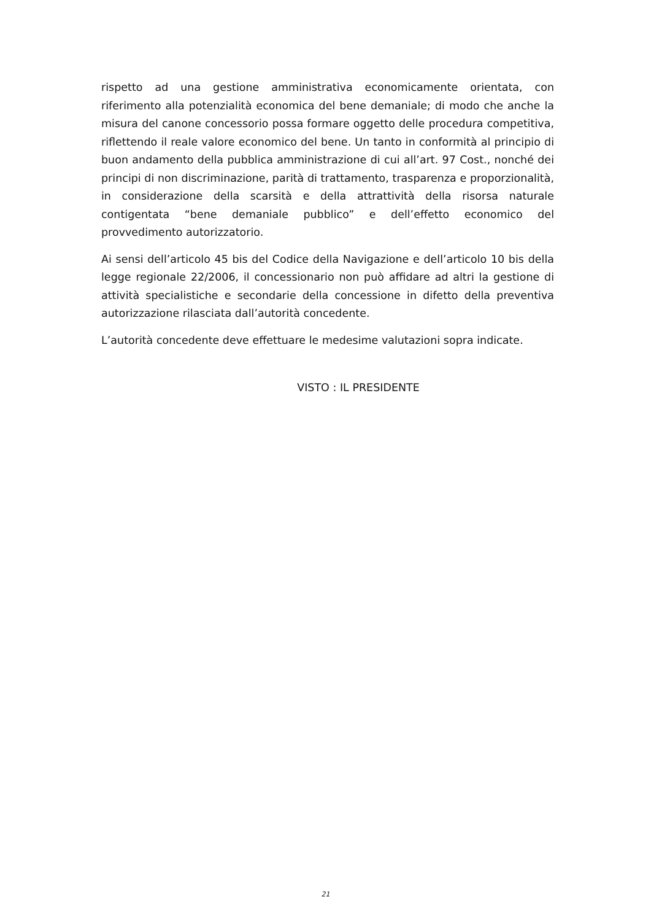rispetto ad una gestione amministrativa economicamente orientata, con riferimento alla potenzialità economica del bene demaniale; di modo che anche la misura del canone concessorio possa formare oggetto delle procedura competitiva, riflettendo il reale valore economico del bene. Un tanto in conformità al principio di buon andamento della pubblica amministrazione di cui all’art. 97 Cost., nonché dei principi di non discriminazione, parità di trattamento, trasparenza e proporzionalità, in considerazione della scarsità e della attrattività della risorsa naturale contigentata “bene demaniale pubblico” e dell’effetto economico del provvedimento autorizzatorio.
Ai sensi dell’articolo 45 bis del Codice della Navigazione e dell’articolo 10 bis della legge regionale 22/2006, il concessionario non può affidare ad altri la gestione di attività specialistiche e secondarie della concessione in difetto della preventiva autorizzazione rilasciata dall’autorità concedente.
L’autorità concedente deve effettuare le medesime valutazioni sopra indicate.
VISTO : IL PRESIDENTE
21